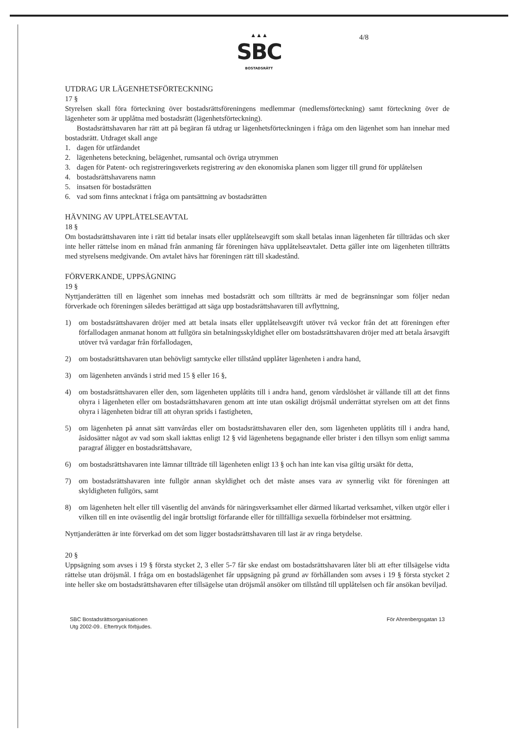▲▲▲
SBC
BOSTADSRÄTT
4/8
UTDRAG UR LÄGENHETSFÖRTECKNING
17 §
Styrelsen skall föra förteckning över bostadsrättsföreningens medlemmar (medlemsförteckning) samt förteckning över de lägenheter som är upplåtna med bostadsrätt (lägenhetsförteckning).
Bostadsrättshavaren har rätt att på begäran få utdrag ur lägenhetsförteckningen i fråga om den lägenhet som han innehar med bostadsrätt. Utdraget skall ange
1. dagen för utfärdandet
2. lägenhetens beteckning, belägenhet, rumsantal och övriga utrymmen
3. dagen för Patent- och registreringsverkets registrering av den ekonomiska planen som ligger till grund för upplåtelsen
4. bostadsrättshavarens namn
5. insatsen för bostadsrätten
6. vad som finns antecknat i fråga om pantsättning av bostadsrätten
HÄVNING AV UPPLÅTELSEAVTAL
18 §
Om bostadsrättshavaren inte i rätt tid betalar insats eller upplåtelseavgift som skall betalas innan lägenheten får tillträdas och sker inte heller rättelse inom en månad från anmaning får föreningen häva upplåtelseavtalet. Detta gäller inte om lägenheten tillträtts med styrelsens medgivande. Om avtalet hävs har föreningen rätt till skadestånd.
FÖRVERKANDE, UPPSÄGNING
19 §
Nyttjanderätten till en lägenhet som innehas med bostadsrätt och som tillträtts är med de begränsningar som följer nedan förverkade och föreningen således berättigad att säga upp bostadsrättshavaren till avflyttning,
1) om bostadsrättshavaren dröjer med att betala insats eller upplåtelseavgift utöver två veckor från det att föreningen efter förfallodagen anmanat honom att fullgöra sin betalningsskyldighet eller om bostadsrättshavaren dröjer med att betala årsavgift utöver två vardagar från förfallodagen,
2) om bostadsrättshavaren utan behövligt samtycke eller tillstånd upplåter lägenheten i andra hand,
3) om lägenheten används i strid med 15 § eller 16 §,
4) om bostadsrättshavaren eller den, som lägenheten upplåtits till i andra hand, genom vårdslöshet är vållande till att det finns ohyra i lägenheten eller om bostadsrättshavaren genom att inte utan oskäligt dröjsmål underrättat styrelsen om att det finns ohyra i lägenheten bidrar till att ohyran sprids i fastigheten,
5) om lägenheten på annat sätt vanvårdas eller om bostadsrättshavaren eller den, som lägenheten upplåtits till i andra hand, åsidosätter något av vad som skall iakttas enligt 12 § vid lägenhetens begagnande eller brister i den tillsyn som enligt samma paragraf åligger en bostadsrättshavare,
6) om bostadsrättshavaren inte lämnar tillträde till lägenheten enligt 13 § och han inte kan visa giltig ursäkt för detta,
7) om bostadsrättshavaren inte fullgör annan skyldighet och det måste anses vara av synnerlig vikt för föreningen att skyldigheten fullgörs, samt
8) om lägenheten helt eller till väsentlig del används för näringsverksamhet eller därmed likartad verksamhet, vilken utgör eller i vilken till en inte oväsentlig del ingår brottsligt förfarande eller för tillfälliga sexuella förbindelser mot ersättning.
Nyttjanderätten är inte förverkad om det som ligger bostadsrättshavaren till last är av ringa betydelse.
20 §
Uppsägning som avses i 19 § första stycket 2, 3 eller 5-7 får ske endast om bostadsrättshavaren låter bli att efter tillsägelse vidta rättelse utan dröjsmål. I fråga om en bostadslägenhet får uppsägning på grund av förhållanden som avses i 19 § första stycket 2 inte heller ske om bostadsrättshavaren efter tillsägelse utan dröjsmål ansöker om tillstånd till upplåtelsen och får ansökan beviljad.
SBC Bostadsrättsorganisationen
Utg 2002-09.. Eftertryck förbjudes.
För Ahrenbergsgatan 13